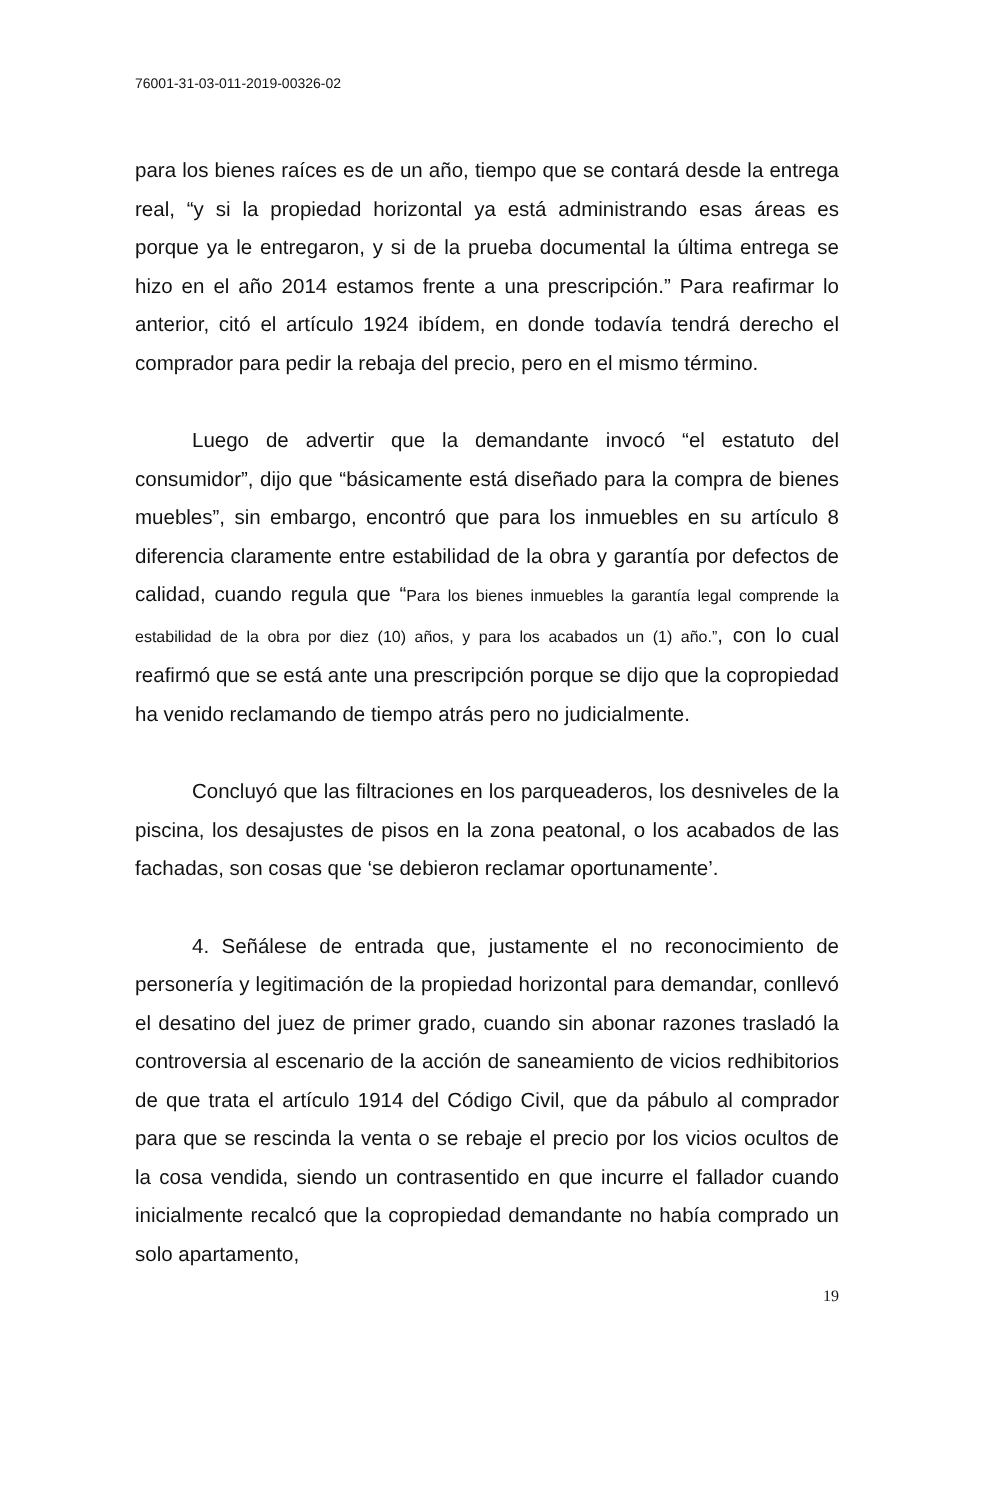76001-31-03-011-2019-00326-02
para los bienes raíces es de un año, tiempo que se contará desde la entrega real, “y si la propiedad horizontal ya está administrando esas áreas es porque ya le entregaron, y si de la prueba documental la última entrega se hizo en el año 2014 estamos frente a una prescripción.” Para reafirmar lo anterior, citó el artículo 1924 ibídem, en donde todavía tendrá derecho el comprador para pedir la rebaja del precio, pero en el mismo término.
Luego de advertir que la demandante invocó “el estatuto del consumidor”, dijo que “básicamente está diseñado para la compra de bienes muebles”, sin embargo, encontró que para los inmuebles en su artículo 8 diferencia claramente entre estabilidad de la obra y garantía por defectos de calidad, cuando regula que “Para los bienes inmuebles la garantía legal comprende la estabilidad de la obra por diez (10) años, y para los acabados un (1) año.”, con lo cual reafirmó que se está ante una prescripción porque se dijo que la copropiedad ha venido reclamando de tiempo atrás pero no judicialmente.
Concluyó que las filtraciones en los parqueaderos, los desniveles de la piscina, los desajustes de pisos en la zona peatonal, o los acabados de las fachadas, son cosas que ‘se debieron reclamar oportunamente’.
4. Señálese de entrada que, justamente el no reconocimiento de personería y legitimación de la propiedad horizontal para demandar, conllevó el desatino del juez de primer grado, cuando sin abonar razones trasladó la controversia al escenario de la acción de saneamiento de vicios redhibitorios de que trata el artículo 1914 del Código Civil, que da pábulo al comprador para que se rescinda la venta o se rebaje el precio por los vicios ocultos de la cosa vendida, siendo un contrasentido en que incurre el fallador cuando inicialmente recalcó que la copropiedad demandante no había comprado un solo apartamento,
19